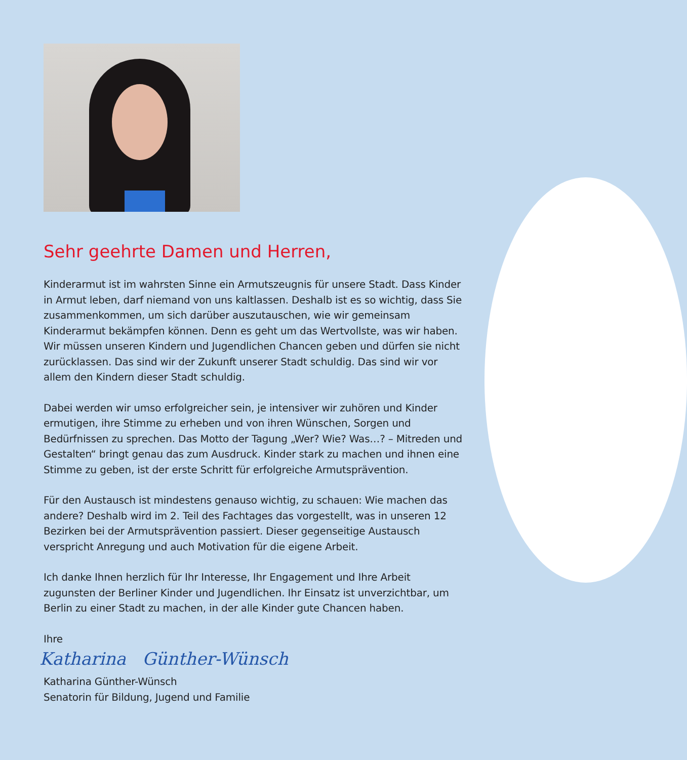Sehr geehrte Damen und Herren,
Kinderarmut ist im wahrsten Sinne ein Armutszeugnis für unsere Stadt. Dass Kinder in Armut leben, darf niemand von uns kaltlassen. Deshalb ist es so wichtig, dass Sie zusammenkommen, um sich darüber auszutauschen, wie wir gemeinsam Kinderarmut bekämpfen können. Denn es geht um das Wertvollste, was wir haben. Wir müssen unseren Kindern und Jugendlichen Chancen geben und dürfen sie nicht zurücklassen. Das sind wir der Zukunft unserer Stadt schuldig. Das sind wir vor allem den Kindern dieser Stadt schuldig.
Dabei werden wir umso erfolgreicher sein, je intensiver wir zuhören und Kinder ermutigen, ihre Stimme zu erheben und von ihren Wünschen, Sorgen und Bedürfnissen zu sprechen. Das Motto der Tagung „Wer? Wie? Was…? – Mitreden und Gestalten“ bringt genau das zum Ausdruck. Kinder stark zu machen und ihnen eine Stimme zu geben, ist der erste Schritt für erfolgreiche Armutsprävention.
Für den Austausch ist mindestens genauso wichtig, zu schauen: Wie machen das andere? Deshalb wird im 2. Teil des Fachtages das vorgestellt, was in unseren 12 Bezirken bei der Armutsprävention passiert. Dieser gegenseitige Austausch verspricht Anregung und auch Motivation für die eigene Arbeit.
Ich danke Ihnen herzlich für Ihr Interesse, Ihr Engagement und Ihre Arbeit zugunsten der Berliner Kinder und Jugendlichen. Ihr Einsatz ist unverzichtbar, um Berlin zu einer Stadt zu machen, in der alle Kinder gute Chancen haben.
Ihre
Katharina Günther-Wünsch
Katharina Günther-Wünsch
Senatorin für Bildung, Jugend und Familie